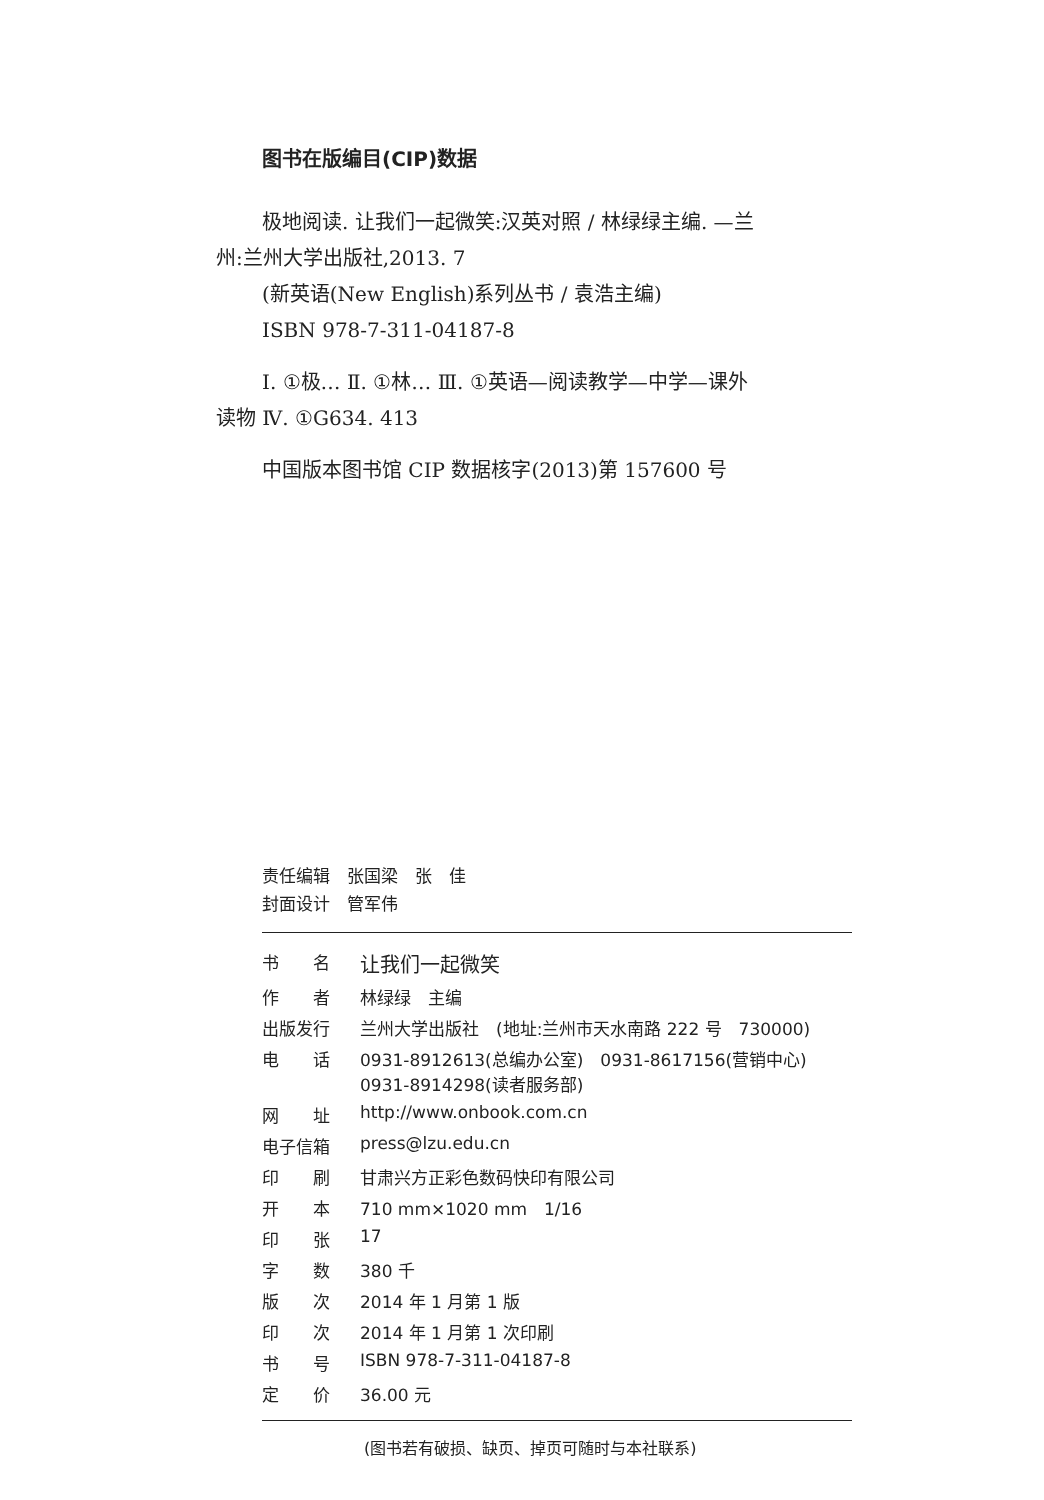图书在版编目(CIP)数据
极地阅读. 让我们一起微笑:汉英对照 / 林绿绿主编. —兰州:兰州大学出版社,2013. 7
(新英语(New English)系列丛书 / 袁浩主编)
ISBN 978-7-311-04187-8
Ⅰ. ①极… Ⅱ. ①林… Ⅲ. ①英语—阅读教学—中学—课外读物 Ⅳ. ①G634. 413
中国版本图书馆 CIP 数据核字(2013)第 157600 号
责任编辑　张国梁　张　佳
封面设计　管军伟
| 书 名 | 让我们一起微笑 |
| 作 者 | 林绿绿 主编 |
| 出版发行 | 兰州大学出版社 (地址:兰州市天水南路 222 号 730000) |
| 电 话 | 0931-8912613(总编办公室) 0931-8617156(营销中心) 0931-8914298(读者服务部) |
| 网 址 | http://www.onbook.com.cn |
| 电子信箱 | press@lzu.edu.cn |
| 印 刷 | 甘肃兴方正彩色数码快印有限公司 |
| 开 本 | 710 mm×1020 mm 1/16 |
| 印 张 | 17 |
| 字 数 | 380 千 |
| 版 次 | 2014 年 1 月第 1 版 |
| 印 次 | 2014 年 1 月第 1 次印刷 |
| 书 号 | ISBN 978-7-311-04187-8 |
| 定 价 | 36.00 元 |
(图书若有破损、缺页、掉页可随时与本社联系)